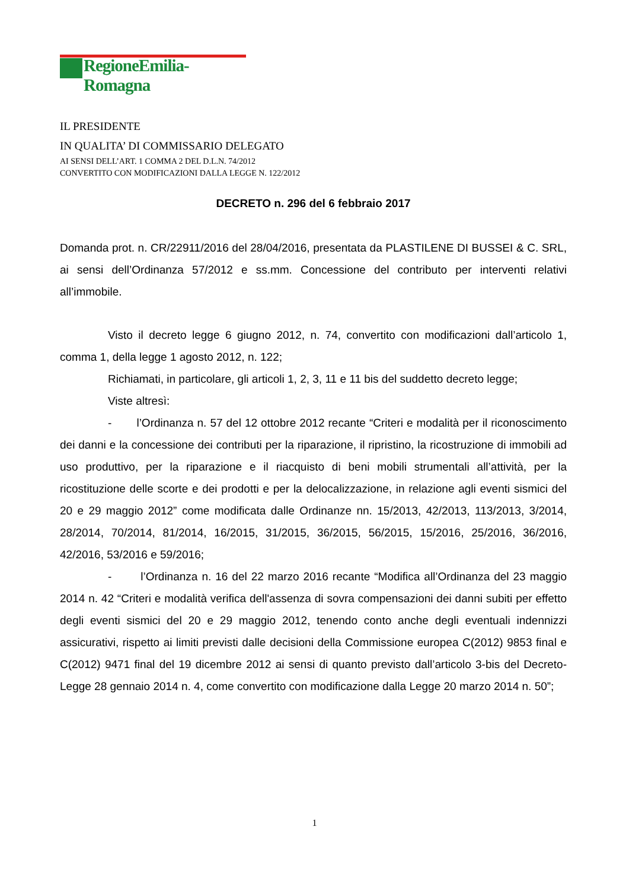RegioneEmilia-Romagna
IL PRESIDENTE
IN QUALITA’ DI COMMISSARIO DELEGATO
AI SENSI DELL’ART. 1 COMMA 2 DEL D.L.N. 74/2012
CONVERTITO CON MODIFICAZIONI DALLA LEGGE N. 122/2012
DECRETO n. 296 del 6 febbraio 2017
Domanda prot. n. CR/22911/2016 del 28/04/2016, presentata da PLASTILENE DI BUSSEI & C. SRL, ai sensi dell’Ordinanza 57/2012 e ss.mm. Concessione del contributo per interventi relativi all’immobile.
Visto il decreto legge 6 giugno 2012, n. 74, convertito con modificazioni dall’articolo 1, comma 1, della legge 1 agosto 2012, n. 122;
Richiamati, in particolare, gli articoli 1, 2, 3, 11 e 11 bis del suddetto decreto legge;
Viste altresì:
- l’Ordinanza n. 57 del 12 ottobre 2012 recante “Criteri e modalità per il riconoscimento dei danni e la concessione dei contributi per la riparazione, il ripristino, la ricostruzione di immobili ad uso produttivo, per la riparazione e il riacquisto di beni mobili strumentali all’attività, per la ricostituzione delle scorte e dei prodotti e per la delocalizzazione, in relazione agli eventi sismici del 20 e 29 maggio 2012” come modificata dalle Ordinanze nn. 15/2013, 42/2013, 113/2013, 3/2014, 28/2014, 70/2014, 81/2014, 16/2015, 31/2015, 36/2015, 56/2015, 15/2016, 25/2016, 36/2016, 42/2016, 53/2016 e 59/2016;
- l’Ordinanza n. 16 del 22 marzo 2016 recante “Modifica all’Ordinanza del 23 maggio 2014 n. 42 “Criteri e modalità verifica dell'assenza di sovra compensazioni dei danni subiti per effetto degli eventi sismici del 20 e 29 maggio 2012, tenendo conto anche degli eventuali indennizzi assicurativi, rispetto ai limiti previsti dalle decisioni della Commissione europea C(2012) 9853 final e C(2012) 9471 final del 19 dicembre 2012 ai sensi di quanto previsto dall’articolo 3-bis del Decreto-Legge 28 gennaio 2014 n. 4, come convertito con modificazione dalla Legge 20 marzo 2014 n. 50”;
1